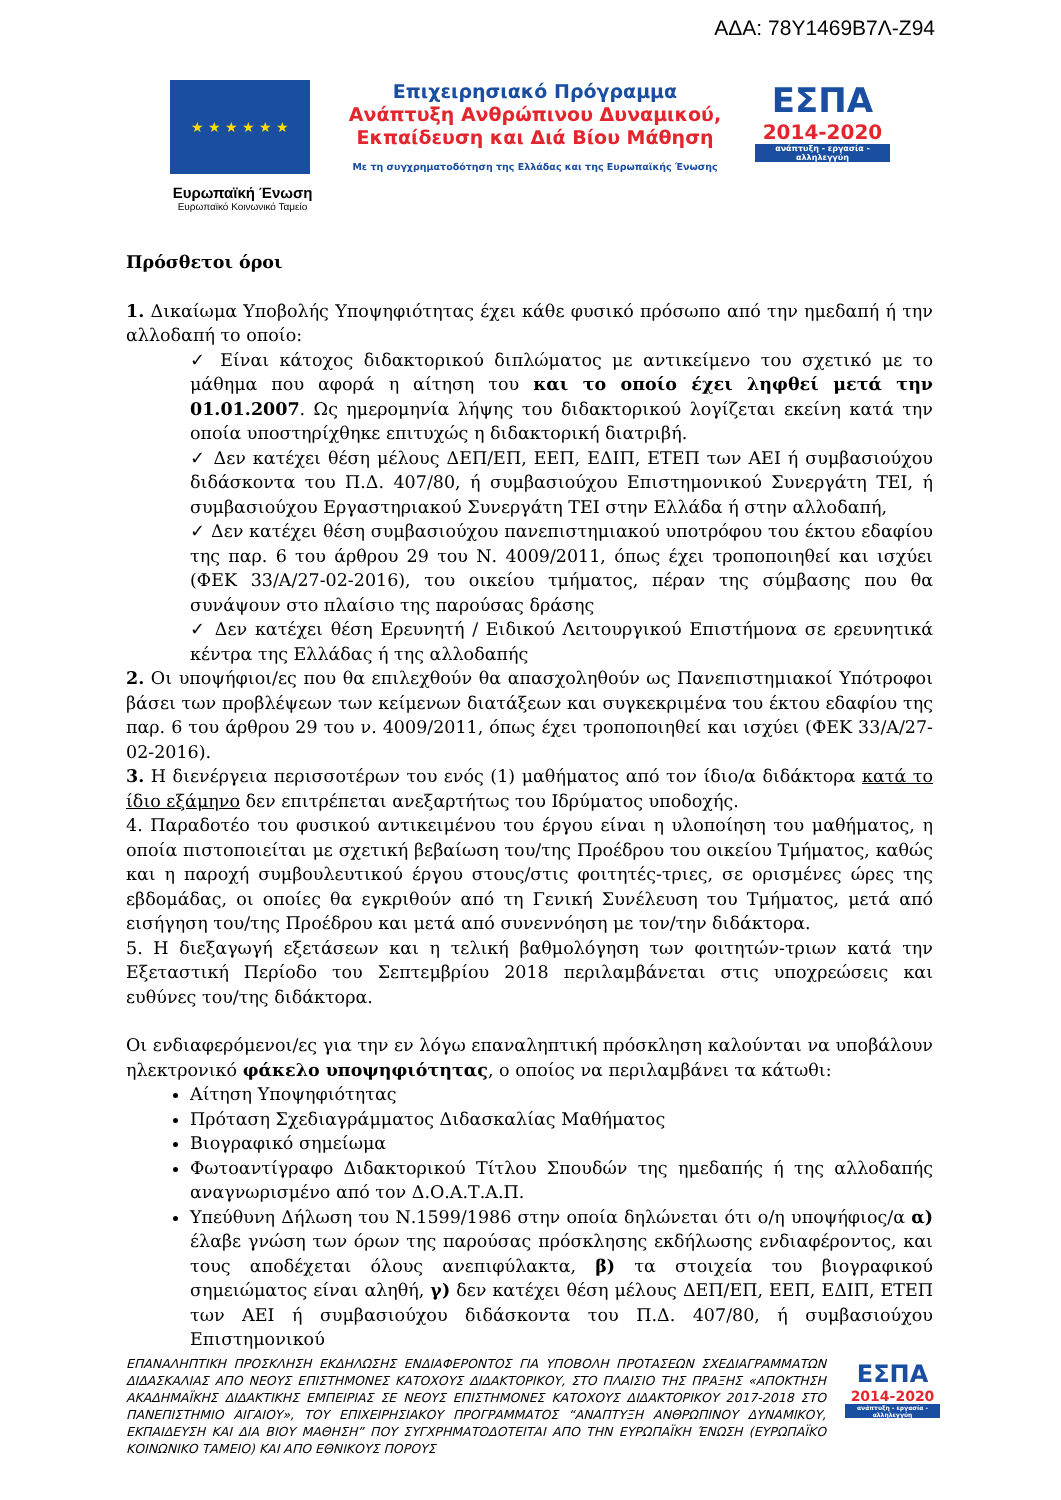ΑΔΑ: 78Υ1469Β7Λ-Ζ94
★ ★ ★ ★ ★ ★
Ευρωπαϊκή Ένωση
Ευρωπαϊκό Κοινωνικό Ταμείο
Επιχειρησιακό Πρόγραμμα
Ανάπτυξη Ανθρώπινου Δυναμικού,
Εκπαίδευση και Διά Βίου Μάθηση
Με τη συγχρηματοδότηση της Ελλάδας και της Ευρωπαϊκής Ένωσης
ΕΣΠΑ
2014-2020
ανάπτυξη - εργασία - αλληλεγγύη
Πρόσθετοι όροι
1. Δικαίωμα Υποβολής Υποψηφιότητας έχει κάθε φυσικό πρόσωπο από την ημεδαπή ή την αλλοδαπή το οποίο:
✓ Είναι κάτοχος διδακτορικού διπλώματος με αντικείμενο του σχετικό με το μάθημα που αφορά η αίτηση του και το οποίο έχει ληφθεί μετά την 01.01.2007. Ως ημερομηνία λήψης του διδακτορικού λογίζεται εκείνη κατά την οποία υποστηρίχθηκε επιτυχώς η διδακτορική διατριβή.
✓ Δεν κατέχει θέση μέλους ΔΕΠ/ΕΠ, ΕΕΠ, ΕΔΙΠ, ΕΤΕΠ των ΑΕΙ ή συμβασιούχου διδάσκοντα του Π.Δ. 407/80, ή συμβασιούχου Επιστημονικού Συνεργάτη ΤΕΙ, ή συμβασιούχου Εργαστηριακού Συνεργάτη ΤΕΙ στην Ελλάδα ή στην αλλοδαπή,
✓ Δεν κατέχει θέση συμβασιούχου πανεπιστημιακού υποτρόφου του έκτου εδαφίου της παρ. 6 του άρθρου 29 του Ν. 4009/2011, όπως έχει τροποποιηθεί και ισχύει (ΦΕΚ 33/Α/27-02-2016), του οικείου τμήματος, πέραν της σύμβασης που θα συνάψουν στο πλαίσιο της παρούσας δράσης
✓ Δεν κατέχει θέση Ερευνητή / Ειδικού Λειτουργικού Επιστήμονα σε ερευνητικά κέντρα της Ελλάδας ή της αλλοδαπής
2. Οι υποψήφιοι/ες που θα επιλεχθούν θα απασχοληθούν ως Πανεπιστημιακοί Υπότροφοι βάσει των προβλέψεων των κείμενων διατάξεων και συγκεκριμένα του έκτου εδαφίου της παρ. 6 του άρθρου 29 του ν. 4009/2011, όπως έχει τροποποιηθεί και ισχύει (ΦΕΚ 33/Α/27-02-2016).
3. Η διενέργεια περισσοτέρων του ενός (1) μαθήματος από τον ίδιο/α διδάκτορα κατά το ίδιο εξάμηνο δεν επιτρέπεται ανεξαρτήτως του Ιδρύματος υποδοχής.
4. Παραδοτέο του φυσικού αντικειμένου του έργου είναι η υλοποίηση του μαθήματος, η οποία πιστοποιείται με σχετική βεβαίωση του/της Προέδρου του οικείου Τμήματος, καθώς και η παροχή συμβουλευτικού έργου στους/στις φοιτητές-τριες, σε ορισμένες ώρες της εβδομάδας, οι οποίες θα εγκριθούν από τη Γενική Συνέλευση του Τμήματος, μετά από εισήγηση του/της Προέδρου και μετά από συνεννόηση με τον/την διδάκτορα.
5. Η διεξαγωγή εξετάσεων και η τελική βαθμολόγηση των φοιτητών-τριων κατά την Εξεταστική Περίοδο του Σεπτεμβρίου 2018 περιλαμβάνεται στις υποχρεώσεις και ευθύνες του/της διδάκτορα.
Οι ενδιαφερόμενοι/ες για την εν λόγω επαναληπτική πρόσκληση καλούνται να υποβάλουν ηλεκτρονικό φάκελο υποψηφιότητας, ο οποίος να περιλαμβάνει τα κάτωθι:
Αίτηση Υποψηφιότητας
Πρόταση Σχεδιαγράμματος Διδασκαλίας Μαθήματος
Βιογραφικό σημείωμα
Φωτοαντίγραφο Διδακτορικού Τίτλου Σπουδών της ημεδαπής ή της αλλοδαπής αναγνωρισμένο από τον Δ.Ο.Α.Τ.Α.Π.
Υπεύθυνη Δήλωση του Ν.1599/1986 στην οποία δηλώνεται ότι ο/η υποψήφιος/α α) έλαβε γνώση των όρων της παρούσας πρόσκλησης εκδήλωσης ενδιαφέροντος, και τους αποδέχεται όλους ανεπιφύλακτα, β) τα στοιχεία του βιογραφικού σημειώματος είναι αληθή, γ) δεν κατέχει θέση μέλους ΔΕΠ/ΕΠ, ΕΕΠ, ΕΔΙΠ, ΕΤΕΠ των ΑΕΙ ή συμβασιούχου διδάσκοντα του Π.Δ. 407/80, ή συμβασιούχου Επιστημονικού
ΕΠΑΝΑΛΗΠΤΙΚΗ ΠΡΟΣΚΛΗΣΗ ΕΚΔΗΛΩΣΗΣ ΕΝΔΙΑΦΕΡΟΝΤΟΣ ΓΙΑ ΥΠΟΒΟΛΗ ΠΡΟΤΑΣΕΩΝ ΣΧΕΔΙΑΓΡΑΜΜΑΤΩΝ ΔΙΔΑΣΚΑΛΙΑΣ ΑΠΟ ΝΕΟΥΣ ΕΠΙΣΤΗΜΟΝΕΣ ΚΑΤΟΧΟΥΣ ΔΙΔΑΚΤΟΡΙΚΟΥ, ΣΤΟ ΠΛΑΙΣΙΟ ΤΗΣ ΠΡΑΞΗΣ «ΑΠΟΚΤΗΣΗ ΑΚΑΔΗΜΑΪΚΗΣ ΔΙΔΑΚΤΙΚΗΣ ΕΜΠΕΙΡΙΑΣ ΣΕ ΝΕΟΥΣ ΕΠΙΣΤΗΜΟΝΕΣ ΚΑΤΟΧΟΥΣ ΔΙΔΑΚΤΟΡΙΚΟΥ 2017-2018 ΣΤΟ ΠΑΝΕΠΙΣΤΗΜΙΟ ΑΙΓΑΙΟΥ», ΤΟΥ ΕΠΙΧΕΙΡΗΣΙΑΚΟΥ ΠΡΟΓΡΑΜΜΑΤΟΣ “ΑΝΑΠΤΥΞΗ ΑΝΘΡΩΠΙΝΟΥ ΔΥΝΑΜΙΚΟΥ, ΕΚΠΑΙΔΕΥΣΗ ΚΑΙ ΔΙΑ ΒΙΟΥ ΜΑΘΗΣΗ” ΠΟΥ ΣΥΓΧΡΗΜΑΤΟΔΟΤΕΙΤΑΙ ΑΠΟ ΤΗΝ ΕΥΡΩΠΑΪΚΗ ΈΝΩΣΗ (ΕΥΡΩΠΑΪΚΟ ΚΟΙΝΩΝΙΚΟ ΤΑΜΕΙΟ) ΚΑΙ ΑΠΟ ΕΘΝΙΚΟΥΣ ΠΟΡΟΥΣ
ΕΣΠΑ
2014-2020
ανάπτυξη - εργασία - αλληλεγγύη